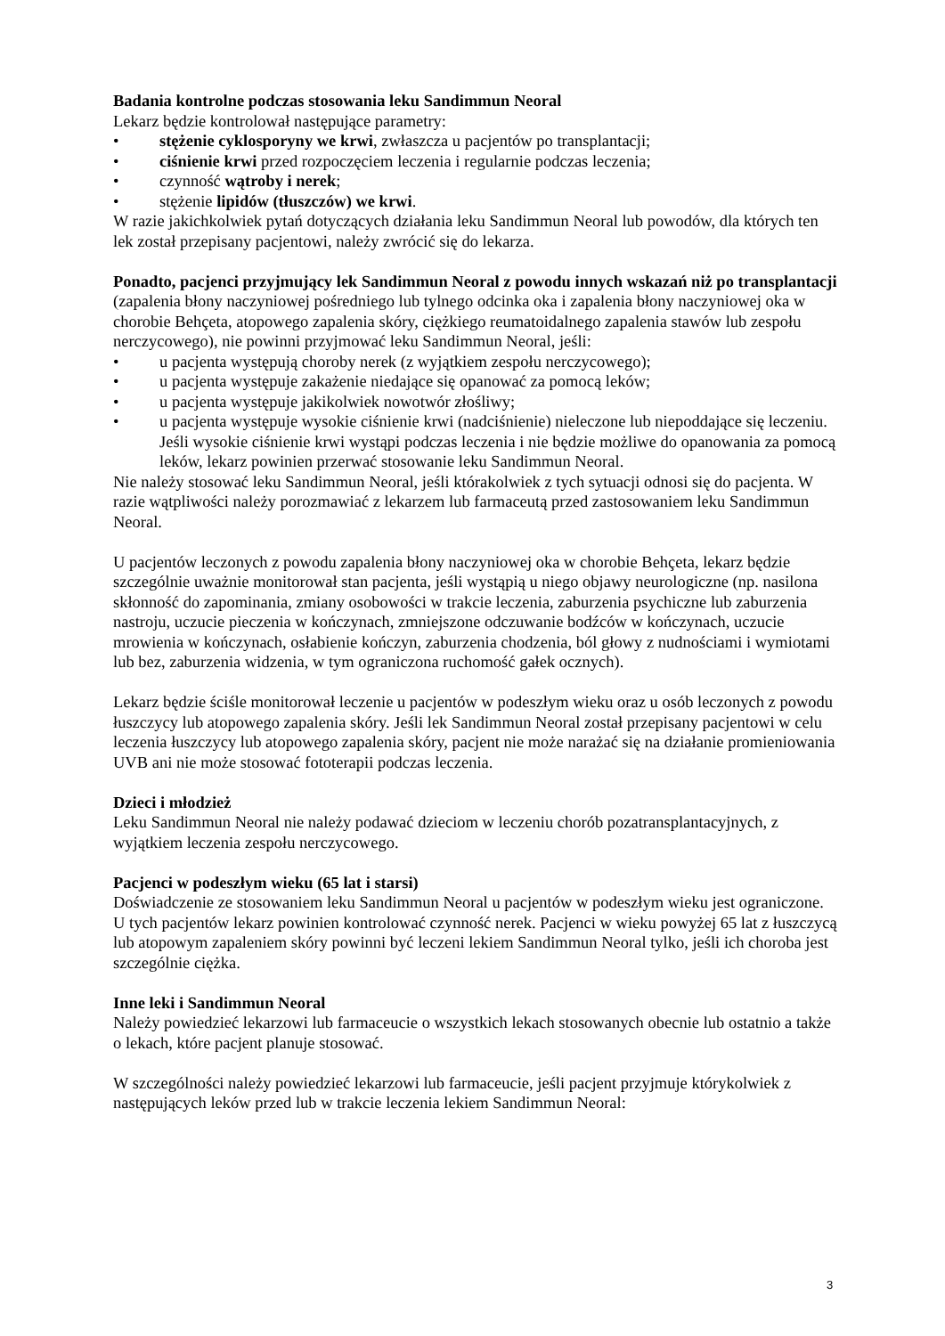Badania kontrolne podczas stosowania leku Sandimmun Neoral
Lekarz będzie kontrolował następujące parametry:
• stężenie cyklosporyny we krwi, zwłaszcza u pacjentów po transplantacji;
• ciśnienie krwi przed rozpoczęciem leczenia i regularnie podczas leczenia;
• czynność wątroby i nerek;
• stężenie lipidów (tłuszczów) we krwi.
W razie jakichkolwiek pytań dotyczących działania leku Sandimmun Neoral lub powodów, dla których ten lek został przepisany pacjentowi, należy zwrócić się do lekarza.
Ponadto, pacjenci przyjmujący lek Sandimmun Neoral z powodu innych wskazań niż po transplantacji (zapalenia błony naczyniowej pośredniego lub tylnego odcinka oka i zapalenia błony naczyniowej oka w chorobie Behçeta, atopowego zapalenia skóry, ciężkiego reumatoidalnego zapalenia stawów lub zespołu nerczycowego), nie powinni przyjmować leku Sandimmun Neoral, jeśli:
• u pacjenta występują choroby nerek (z wyjątkiem zespołu nerczycowego);
• u pacjenta występuje zakażenie niedające się opanować za pomocą leków;
• u pacjenta występuje jakikolwiek nowotwór złośliwy;
• u pacjenta występuje wysokie ciśnienie krwi (nadciśnienie) nieleczone lub niepoddające się leczeniu. Jeśli wysokie ciśnienie krwi wystąpi podczas leczenia i nie będzie możliwe do opanowania za pomocą leków, lekarz powinien przerwać stosowanie leku Sandimmun Neoral.
Nie należy stosować leku Sandimmun Neoral, jeśli którakolwiek z tych sytuacji odnosi się do pacjenta. W razie wątpliwości należy porozmawiać z lekarzem lub farmaceutą przed zastosowaniem leku Sandimmun Neoral.
U pacjentów leczonych z powodu zapalenia błony naczyniowej oka w chorobie Behçeta, lekarz będzie szczególnie uważnie monitorował stan pacjenta, jeśli wystąpią u niego objawy neurologiczne (np. nasilona skłonność do zapominania, zmiany osobowości w trakcie leczenia, zaburzenia psychiczne lub zaburzenia nastroju, uczucie pieczenia w kończynach, zmniejszone odczuwanie bodźców w kończynach, uczucie mrowienia w kończynach, osłabienie kończyn, zaburzenia chodzenia, ból głowy z nudnościami i wymiotami lub bez, zaburzenia widzenia, w tym ograniczona ruchomość gałek ocznych).
Lekarz będzie ściśle monitorował leczenie u pacjentów w podeszłym wieku oraz u osób leczonych z powodu łuszczycy lub atopowego zapalenia skóry. Jeśli lek Sandimmun Neoral został przepisany pacjentowi w celu leczenia łuszczycy lub atopowego zapalenia skóry, pacjent nie może narażać się na działanie promieniowania UVB ani nie może stosować fototerapii podczas leczenia.
Dzieci i młodzież
Leku Sandimmun Neoral nie należy podawać dzieciom w leczeniu chorób pozatransplantacyjnych, z wyjątkiem leczenia zespołu nerczycowego.
Pacjenci w podeszłym wieku (65 lat i starsi)
Doświadczenie ze stosowaniem leku Sandimmun Neoral u pacjentów w podeszłym wieku jest ograniczone. U tych pacjentów lekarz powinien kontrolować czynność nerek. Pacjenci w wieku powyżej 65 lat z łuszczycą lub atopowym zapaleniem skóry powinni być leczeni lekiem Sandimmun Neoral tylko, jeśli ich choroba jest szczególnie ciężka.
Inne leki i Sandimmun Neoral
Należy powiedzieć lekarzowi lub farmaceucie o wszystkich lekach stosowanych obecnie lub ostatnio a także o lekach, które pacjent planuje stosować.
W szczególności należy powiedzieć lekarzowi lub farmaceucie, jeśli pacjent przyjmuje którykolwiek z następujących leków przed lub w trakcie leczenia lekiem Sandimmun Neoral:
3